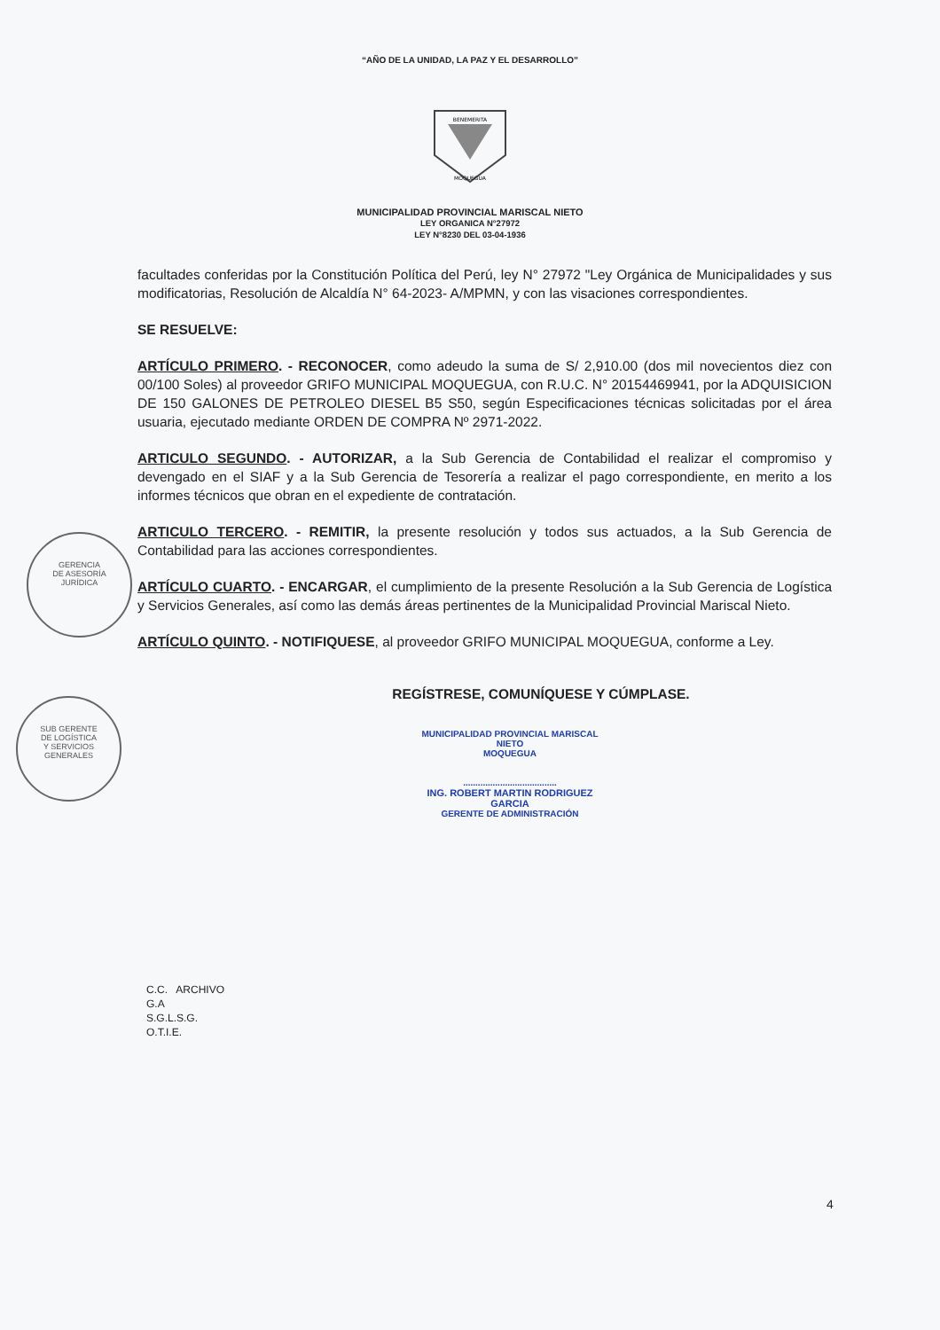“AÑO DE LA UNIDAD, LA PAZ Y EL DESARROLLO”
BENEMERITA
MOQUEGUA
MUNICIPALIDAD PROVINCIAL MARISCAL NIETO
LEY ORGANICA N°27972
LEY N°8230 DEL 03-04-1936
facultades conferidas por la Constitución Política del Perú, ley N° 27972 "Ley Orgánica de Municipalidades y sus modificatorias, Resolución de Alcaldía N° 64-2023- A/MPMN, y con las visaciones correspondientes.
SE RESUELVE:
ARTÍCULO PRIMERO. - RECONOCER, como adeudo la suma de S/ 2,910.00 (dos mil novecientos diez con 00/100 Soles) al proveedor GRIFO MUNICIPAL MOQUEGUA, con R.U.C. N° 20154469941, por la ADQUISICION DE 150 GALONES DE PETROLEO DIESEL B5 S50, según Especificaciones técnicas solicitadas por el área usuaria, ejecutado mediante ORDEN DE COMPRA Nº 2971-2022.
ARTICULO SEGUNDO. - AUTORIZAR, a la Sub Gerencia de Contabilidad el realizar el compromiso y devengado en el SIAF y a la Sub Gerencia de Tesorería a realizar el pago correspondiente, en merito a los informes técnicos que obran en el expediente de contratación.
ARTICULO TERCERO. - REMITIR, la presente resolución y todos sus actuados, a la Sub Gerencia de Contabilidad para las acciones correspondientes.
ARTÍCULO CUARTO. - ENCARGAR, el cumplimiento de la presente Resolución a la Sub Gerencia de Logística y Servicios Generales, así como las demás áreas pertinentes de la Municipalidad Provincial Mariscal Nieto.
ARTÍCULO QUINTO. - NOTIFIQUESE, al proveedor GRIFO MUNICIPAL MOQUEGUA, conforme a Ley.
REGÍSTRESE, COMUNÍQUESE Y CÚMPLASE.
MUNICIPALIDAD PROVINCIAL MARISCAL NIETO
MOQUEGUA
......................................
ING. ROBERT MARTIN RODRIGUEZ GARCIA
GERENTE DE ADMINISTRACIÓN
C.C. ARCHIVO
G.A
S.G.L.S.G.
O.T.I.E.
4
GERENCIA
DE ASESORÍA
JURÍDICA
SUB GERENTE
DE LOGÍSTICA
Y SERVICIOS
GENERALES